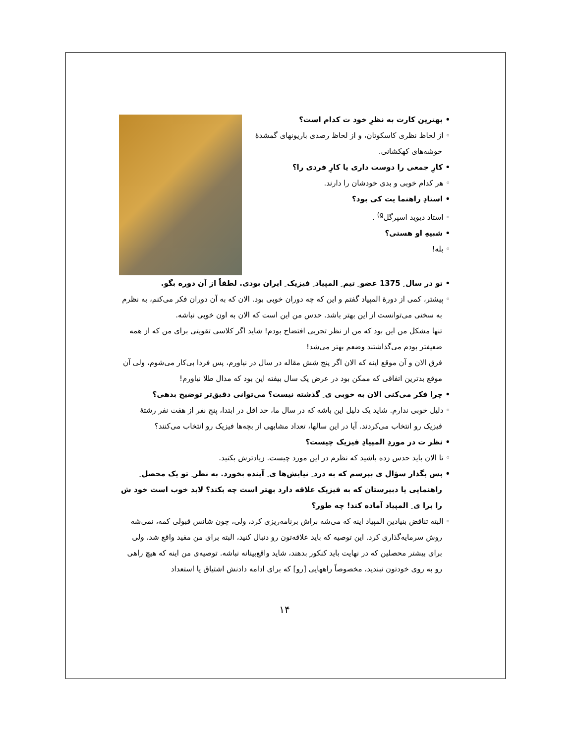• بهترین کارت به نظرِ خود ت کدام است؟
◦ از لحاظ نظری کاسکوتان، و از لحاظ رصدی باریونهای گمشدهٔ خوشه‌های کهکشانی.
• کارِ جمعی را دوست داری یا کارِ فردی را؟
◦ هر کدام خوبی و بدی خودشان را دارند.
• استادِ راهنما یت کی بود؟
◦ استاد دیوید اسپرگل<sup>g)</sup> .
• شبیهِ او هستی؟
◦ بله!
• تو در سال ِ 1375 عضو ِ تیم ِ المپیاد ِ فیزیک ِ ایران بودی. لطفاً از آن دوره بگو.
◦ پیشتر، کمی از دورهٔ المپیاد گفتم و این که چه دوران خوبی بود. الان که به آن دوران فکر می‌کنم، به نظرم به سختی می‌توانست از این بهتر باشد. حدس من این است که الان به اون خوبی نباشه.
تنها مشکل من این بود که من از نظر تجربی افتضاح بودم! شاید اگر کلاسی تقویتی برای من که از همه ضعیفتر بودم می‌گذاشتند وضعم بهتر می‌شد!
فرق الان و آن موقع اینه که الان اگر پنج شش مقاله در سال در نیاورم، پس فردا بی‌کار می‌شوم، ولی آن موقع بدترین اتفاقی که ممکن بود در عرض یک سال بیفته این بود که مدال طلا نیاورم!
• چرا فکر می‌کنی الان به خوبی ی ِ گذشته نیست؟ می‌توانی دقیق‌تر توضیح بدهی؟
◦ دلیل خوبی ندارم. شاید یک دلیل این باشه که در سال ما، حد اقل در ابتدا، پنج نفر از هفت نفر رشتهٔ فیزیک رو انتخاب می‌کردند. آیا در این سالها، تعداد مشابهی از بچه‌ها فیزیک رو انتخاب می‌کنند؟
• نظر ت در موردِ المپیادِ فیزیک چیست؟
◦ تا الان باید حدس زده باشید که نظرم در این مورد چیست. زیادترش بکنید.
• پس بگذار سؤال ی بپرسم که به درد ِ نیایش‌ها ی ِ آینده بخورد. به نظر ِ تو یک محصل ِ راهنمایی یا دبیرستان که به فیزیک علاقه دارد بهتر است چه بکند؟ لابد خوب است خود ش را برا ی ِ المپیاد آماده کند! چه طور؟
◦ البته تناقض بنیادین المپیاد اینه که می‌شه براش برنامه‌ریزی کرد، ولی، چون شانس قبولی کمه، نمی‌شه روش سرمایه‌گذاری کرد. این توصیه که باید علاقه‌تون رو دنبال کنید، البته برای من مفید واقع شد، ولی برای بیشتر محصلین که در نهایت باید کنکور بدهند، شاید واقع‌بینانه نباشه. توصیه‌ی من اینه که هیچ راهی رو به روی خودتون نبندید، مخصوصاً راههایی [رو] که برای ادامه دادنش اشتیاق یا استعداد
۱۴